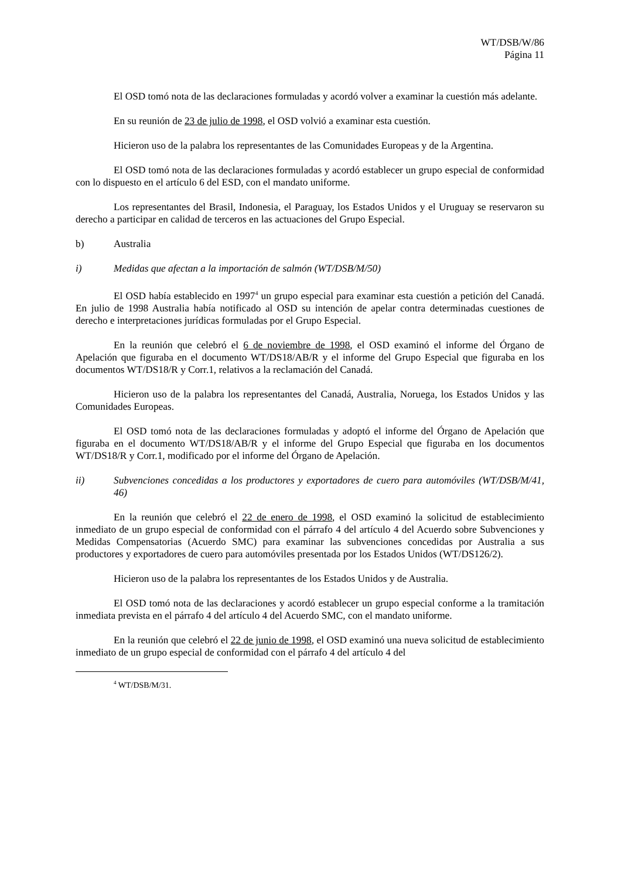WT/DSB/W/86
Página 11
El OSD tomó nota de las declaraciones formuladas y acordó volver a examinar la cuestión más adelante.
En su reunión de 23 de julio de 1998, el OSD volvió a examinar esta cuestión.
Hicieron uso de la palabra los representantes de las Comunidades Europeas y de la Argentina.
El OSD tomó nota de las declaraciones formuladas y acordó establecer un grupo especial de conformidad con lo dispuesto en el artículo 6 del ESD, con el mandato uniforme.
Los representantes del Brasil, Indonesia, el Paraguay, los Estados Unidos y el Uruguay se reservaron su derecho a participar en calidad de terceros en las actuaciones del Grupo Especial.
b) Australia
i) Medidas que afectan a la importación de salmón (WT/DSB/M/50)
El OSD había establecido en 1997<sup>4</sup> un grupo especial para examinar esta cuestión a petición del Canadá. En julio de 1998 Australia había notificado al OSD su intención de apelar contra determinadas cuestiones de derecho e interpretaciones jurídicas formuladas por el Grupo Especial.
En la reunión que celebró el 6 de noviembre de 1998, el OSD examinó el informe del Órgano de Apelación que figuraba en el documento WT/DS18/AB/R y el informe del Grupo Especial que figuraba en los documentos WT/DS18/R y Corr.1, relativos a la reclamación del Canadá.
Hicieron uso de la palabra los representantes del Canadá, Australia, Noruega, los Estados Unidos y las Comunidades Europeas.
El OSD tomó nota de las declaraciones formuladas y adoptó el informe del Órgano de Apelación que figuraba en el documento WT/DS18/AB/R y el informe del Grupo Especial que figuraba en los documentos WT/DS18/R y Corr.1, modificado por el informe del Órgano de Apelación.
ii) Subvenciones concedidas a los productores y exportadores de cuero para automóviles (WT/DSB/M/41, 46)
En la reunión que celebró el 22 de enero de 1998, el OSD examinó la solicitud de establecimiento inmediato de un grupo especial de conformidad con el párrafo 4 del artículo 4 del Acuerdo sobre Subvenciones y Medidas Compensatorias (Acuerdo SMC) para examinar las subvenciones concedidas por Australia a sus productores y exportadores de cuero para automóviles presentada por los Estados Unidos (WT/DS126/2).
Hicieron uso de la palabra los representantes de los Estados Unidos y de Australia.
El OSD tomó nota de las declaraciones y acordó establecer un grupo especial conforme a la tramitación inmediata prevista en el párrafo 4 del artículo 4 del Acuerdo SMC, con el mandato uniforme.
En la reunión que celebró el 22 de junio de 1998, el OSD examinó una nueva solicitud de establecimiento inmediato de un grupo especial de conformidad con el párrafo 4 del artículo 4 del
<sup>4</sup> WT/DSB/M/31.